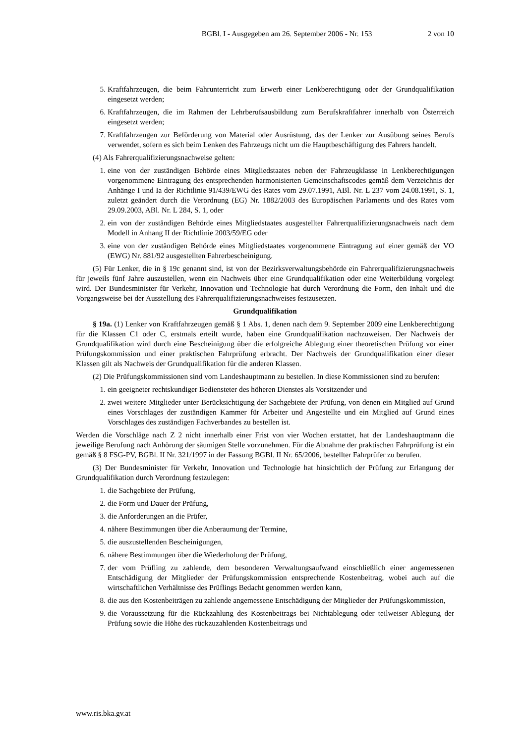BGBl. I - Ausgegeben am 26. September 2006 - Nr. 153 2 von 10
5. Kraftfahrzeugen, die beim Fahrunterricht zum Erwerb einer Lenkberechtigung oder der Grundqualifikation eingesetzt werden;
6. Kraftfahrzeugen, die im Rahmen der Lehrberufsausbildung zum Berufskraftfahrer innerhalb von Österreich eingesetzt werden;
7. Kraftfahrzeugen zur Beförderung von Material oder Ausrüstung, das der Lenker zur Ausübung seines Berufs verwendet, sofern es sich beim Lenken des Fahrzeugs nicht um die Hauptbeschäftigung des Fahrers handelt.
(4) Als Fahrerqualifizierungsnachweise gelten:
1. eine von der zuständigen Behörde eines Mitgliedstaates neben der Fahrzeugklasse in Lenkberechtigungen vorgenommene Eintragung des entsprechenden harmonisierten Gemeinschaftscodes gemäß dem Verzeichnis der Anhänge I und Ia der Richtlinie 91/439/EWG des Rates vom 29.07.1991, ABl. Nr. L 237 vom 24.08.1991, S. 1, zuletzt geändert durch die Verordnung (EG) Nr. 1882/2003 des Europäischen Parlaments und des Rates vom 29.09.2003, ABl. Nr. L 284, S. 1, oder
2. ein von der zuständigen Behörde eines Mitgliedstaates ausgestellter Fahrerqualifizierungsnachweis nach dem Modell in Anhang II der Richtlinie 2003/59/EG oder
3. eine von der zuständigen Behörde eines Mitgliedstaates vorgenommene Eintragung auf einer gemäß der VO (EWG) Nr. 881/92 ausgestellten Fahrerbescheinigung.
(5) Für Lenker, die in § 19c genannt sind, ist von der Bezirksverwaltungsbehörde ein Fahrerqualifizierungsnachweis für jeweils fünf Jahre auszustellen, wenn ein Nachweis über eine Grundqualifikation oder eine Weiterbildung vorgelegt wird. Der Bundesminister für Verkehr, Innovation und Technologie hat durch Verordnung die Form, den Inhalt und die Vorgangsweise bei der Ausstellung des Fahrerqualifizierungsnachweises festzusetzen.
Grundqualifikation
§ 19a. (1) Lenker von Kraftfahrzeugen gemäß § 1 Abs. 1, denen nach dem 9. September 2009 eine Lenkberechtigung für die Klassen C1 oder C, erstmals erteilt wurde, haben eine Grundqualifikation nachzuweisen. Der Nachweis der Grundqualifikation wird durch eine Bescheinigung über die erfolgreiche Ablegung einer theoretischen Prüfung vor einer Prüfungskommission und einer praktischen Fahrprüfung erbracht. Der Nachweis der Grundqualifikation einer dieser Klassen gilt als Nachweis der Grundqualifikation für die anderen Klassen.
(2) Die Prüfungskommissionen sind vom Landeshauptmann zu bestellen. In diese Kommissionen sind zu berufen:
1. ein geeigneter rechtskundiger Bediensteter des höheren Dienstes als Vorsitzender und
2. zwei weitere Mitglieder unter Berücksichtigung der Sachgebiete der Prüfung, von denen ein Mitglied auf Grund eines Vorschlages der zuständigen Kammer für Arbeiter und Angestellte und ein Mitglied auf Grund eines Vorschlages des zuständigen Fachverbandes zu bestellen ist.
Werden die Vorschläge nach Z 2 nicht innerhalb einer Frist von vier Wochen erstattet, hat der Landeshauptmann die jeweilige Berufung nach Anhörung der säumigen Stelle vorzunehmen. Für die Abnahme der praktischen Fahrprüfung ist ein gemäß § 8 FSG-PV, BGBl. II Nr. 321/1997 in der Fassung BGBl. II Nr. 65/2006, bestellter Fahrprüfer zu berufen.
(3) Der Bundesminister für Verkehr, Innovation und Technologie hat hinsichtlich der Prüfung zur Erlangung der Grundqualifikation durch Verordnung festzulegen:
1. die Sachgebiete der Prüfung,
2. die Form und Dauer der Prüfung,
3. die Anforderungen an die Prüfer,
4. nähere Bestimmungen über die Anberaumung der Termine,
5. die auszustellenden Bescheinigungen,
6. nähere Bestimmungen über die Wiederholung der Prüfung,
7. der vom Prüfling zu zahlende, dem besonderen Verwaltungsaufwand einschließlich einer angemessenen Entschädigung der Mitglieder der Prüfungskommission entsprechende Kostenbeitrag, wobei auch auf die wirtschaftlichen Verhältnisse des Prüflings Bedacht genommen werden kann,
8. die aus den Kostenbeiträgen zu zahlende angemessene Entschädigung der Mitglieder der Prüfungskommission,
9. die Voraussetzung für die Rückzahlung des Kostenbeitrags bei Nichtablegung oder teilweiser Ablegung der Prüfung sowie die Höhe des rückzuzahlenden Kostenbeitrags und
www.ris.bka.gv.at